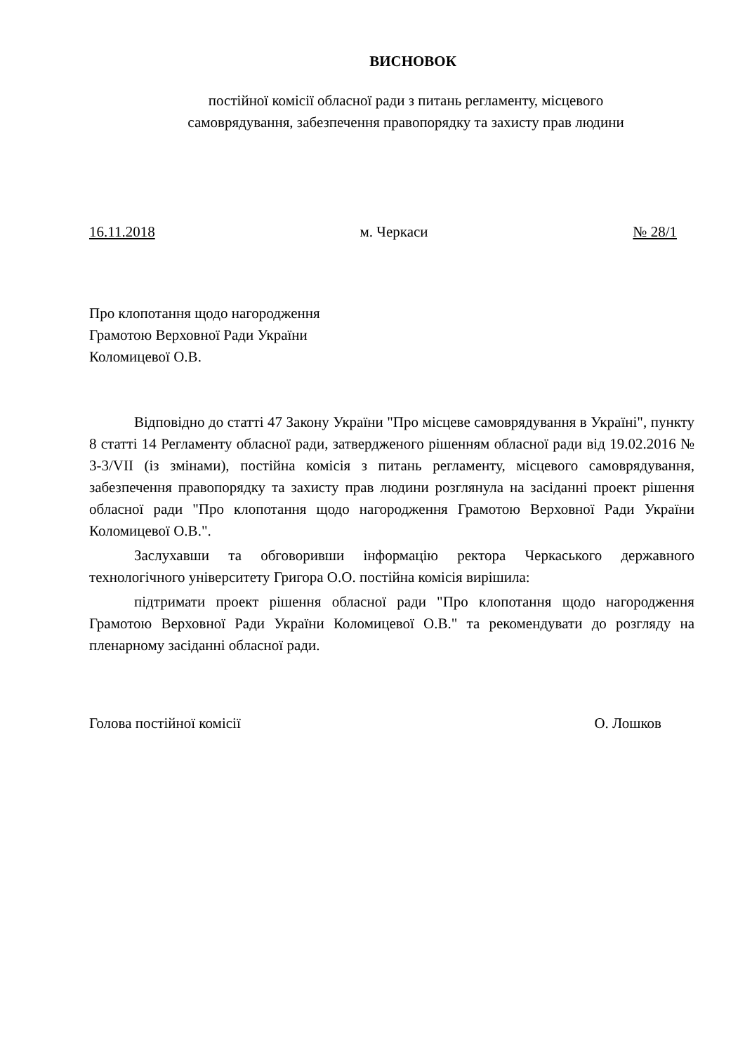ВИСНОВОК
постійної комісії обласної ради з питань регламенту, місцевого
самоврядування, забезпечення правопорядку та захисту прав людини
16.11.2018 м. Черкаси № 28/1
Про клопотання щодо нагородження
Грамотою Верховної Ради України
Коломицевої О.В.
Відповідно до статті 47 Закону України "Про місцеве самоврядування в Україні", пункту 8 статті 14 Регламенту обласної ради, затвердженого рішенням обласної ради від 19.02.2016 № 3-3/VII (із змінами), постійна комісія з питань регламенту, місцевого самоврядування, забезпечення правопорядку та захисту прав людини розглянула на засіданні проект рішення обласної ради "Про клопотання щодо нагородження Грамотою Верховної Ради України Коломицевої О.В.".
Заслухавши та обговоривши інформацію ректора Черкаського державного технологічного університету Григора О.О. постійна комісія вирішила:
підтримати проект рішення обласної ради "Про клопотання щодо нагородження Грамотою Верховної Ради України Коломицевої О.В." та рекомендувати до розгляду на пленарному засіданні обласної ради.
Голова постійної комісії О. Лошков